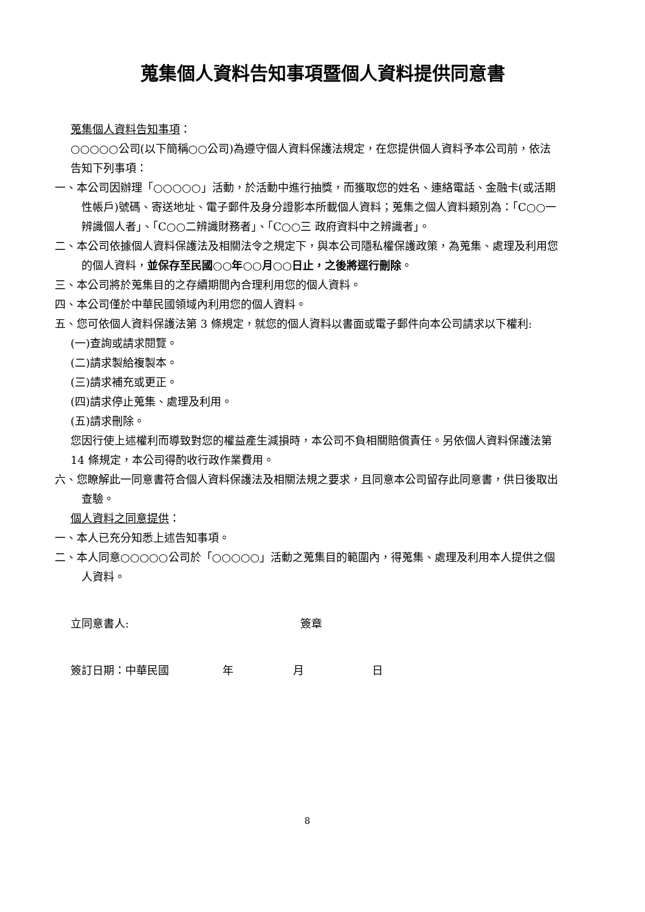蒐集個人資料告知事項暨個人資料提供同意書
蒐集個人資料告知事項：
○○○○○公司(以下簡稱○○公司)為遵守個人資料保護法規定，在您提供個人資料予本公司前，依法告知下列事項：
一、本公司因辦理「○○○○○」活動，於活動中進行抽獎，而獲取您的姓名、連絡電話、金融卡(或活期性帳戶)號碼、寄送地址、電子郵件及身分證影本所載個人資料；蒐集之個人資料類別為：「C○○一 辨識個人者」、「C○○二辨識財務者」、「C○○三 政府資料中之辨識者」。
二、本公司依據個人資料保護法及相關法令之規定下，與本公司隱私權保護政策，為蒐集、處理及利用您的個人資料，並保存至民國○○年○○月○○日止，之後將逕行刪除。
三、本公司將於蒐集目的之存續期間內合理利用您的個人資料。
四、本公司僅於中華民國領域內利用您的個人資料。
五、您可依個人資料保護法第 3 條規定，就您的個人資料以書面或電子郵件向本公司請求以下權利:
(一)查詢或請求閱覽。
(二)請求製給複製本。
(三)請求補充或更正。
(四)請求停止蒐集、處理及利用。
(五)請求刪除。
您因行使上述權利而導致對您的權益產生減損時，本公司不負相關賠償責任。另依個人資料保護法第 14 條規定，本公司得酌收行政作業費用。
六、您瞭解此一同意書符合個人資料保護法及相關法規之要求，且同意本公司留存此同意書，供日後取出查驗。
個人資料之同意提供：
一、本人已充分知悉上述告知事項。
二、本人同意○○○○○公司於「○○○○○」活動之蒐集目的範圍內，得蒐集、處理及利用本人提供之個人資料。
立同意書人: 簽章
簽訂日期：中華民國 年 月 日
8